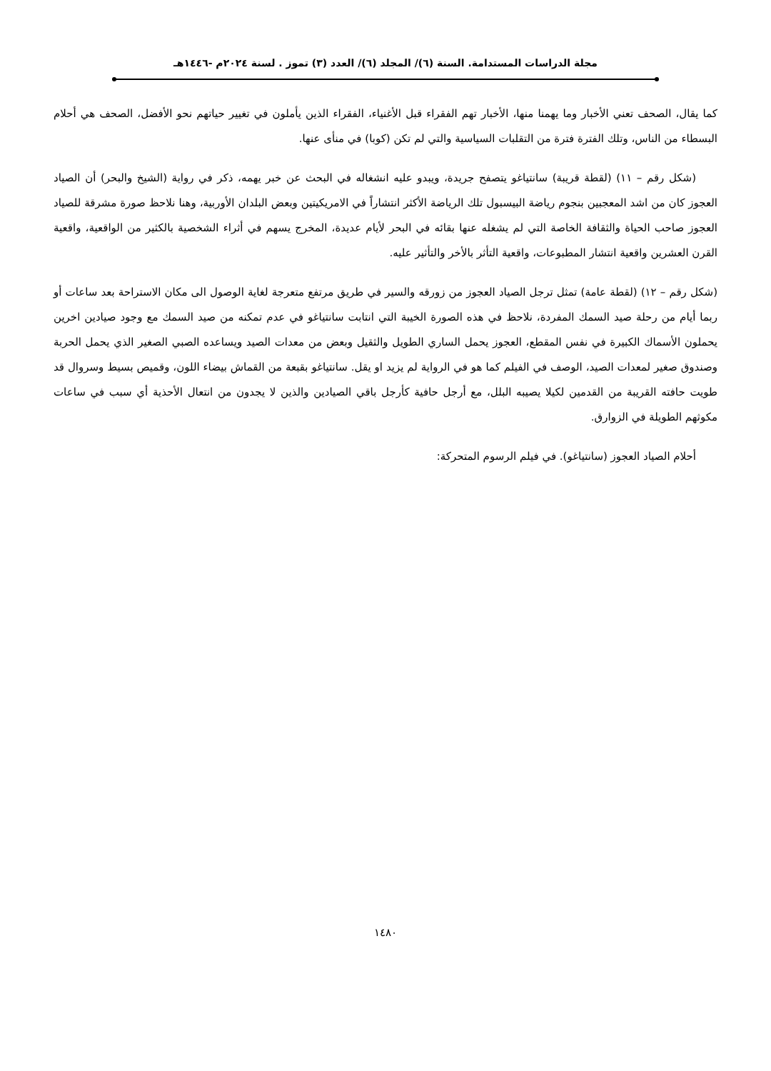مجلة الدراسات المستدامة. السنة (٦)/ المجلد (٦)/ العدد (٣) تموز . لسنة ٢٠٢٤م -١٤٤٦هـ
كما يقال، الصحف تعني الأخبار وما يهمنا منها، الأخبار تهم الفقراء قبل الأغنياء، الفقراء الذين يأملون في تغيير حياتهم نحو الأفضل، الصحف هي أحلام البسطاء من الناس، وتلك الفترة فترة من التقلبات السياسية والتي لم تكن (كوبا) في منأى عنها.
(شكل رقم – ١١) (لقطة قريبة) سانتياغو يتصفح جريدة، ويبدو عليه انشغاله في البحث عن خبر يهمه، ذكر في رواية (الشيخ والبحر) أن الصياد العجوز كان من اشد المعجبين بنجوم رياضة البيسبول تلك الرياضة الأكثر انتشاراً في الامريكيتين وبعض البلدان الأوربية، وهنا نلاحظ صورة مشرقة للصياد العجوز صاحب الحياة والثقافة الخاصة التي لم يشغله عنها بقائه في البحر لأيام عديدة، المخرج يسهم في أثراء الشخصية بالكثير من الواقعية، واقعية القرن العشرين واقعية انتشار المطبوعات، واقعية التأثر بالأخر والتأثير عليه.
(شكل رقم – ١٢) (لقطة عامة) تمثل ترجل الصياد العجوز من زورقه والسير في طريق مرتفع متعرجة لغاية الوصول الى مكان الاستراحة بعد ساعات أو ربما أيام من رحلة صيد السمك المفردة، نلاحظ في هذه الصورة الخيبة التي انتابت سانتياغو في عدم تمكنه من صيد السمك مع وجود صيادين اخرين يحملون الأسماك الكبيرة في نفس المقطع، العجوز يحمل الساري الطويل والثقيل وبعض من معدات الصيد ويساعده الصبي الصغير الذي يحمل الحربة وصندوق صغير لمعدات الصيد، الوصف في الفيلم كما هو في الرواية لم يزيد او يقل. سانتياغو بقبعة من القماش بيضاء اللون، وقميص بسيط وسروال قد طويت حافته القريبة من القدمين لكيلا يصيبه البلل، مع أرجل حافية كأرجل باقي الصيادين والذين لا يجدون من انتعال الأحذية أي سبب في ساعات مكوثهم الطويلة في الزوارق.
أحلام الصياد العجوز (سانتياغو). في فيلم الرسوم المتحركة:
١٤٨٠